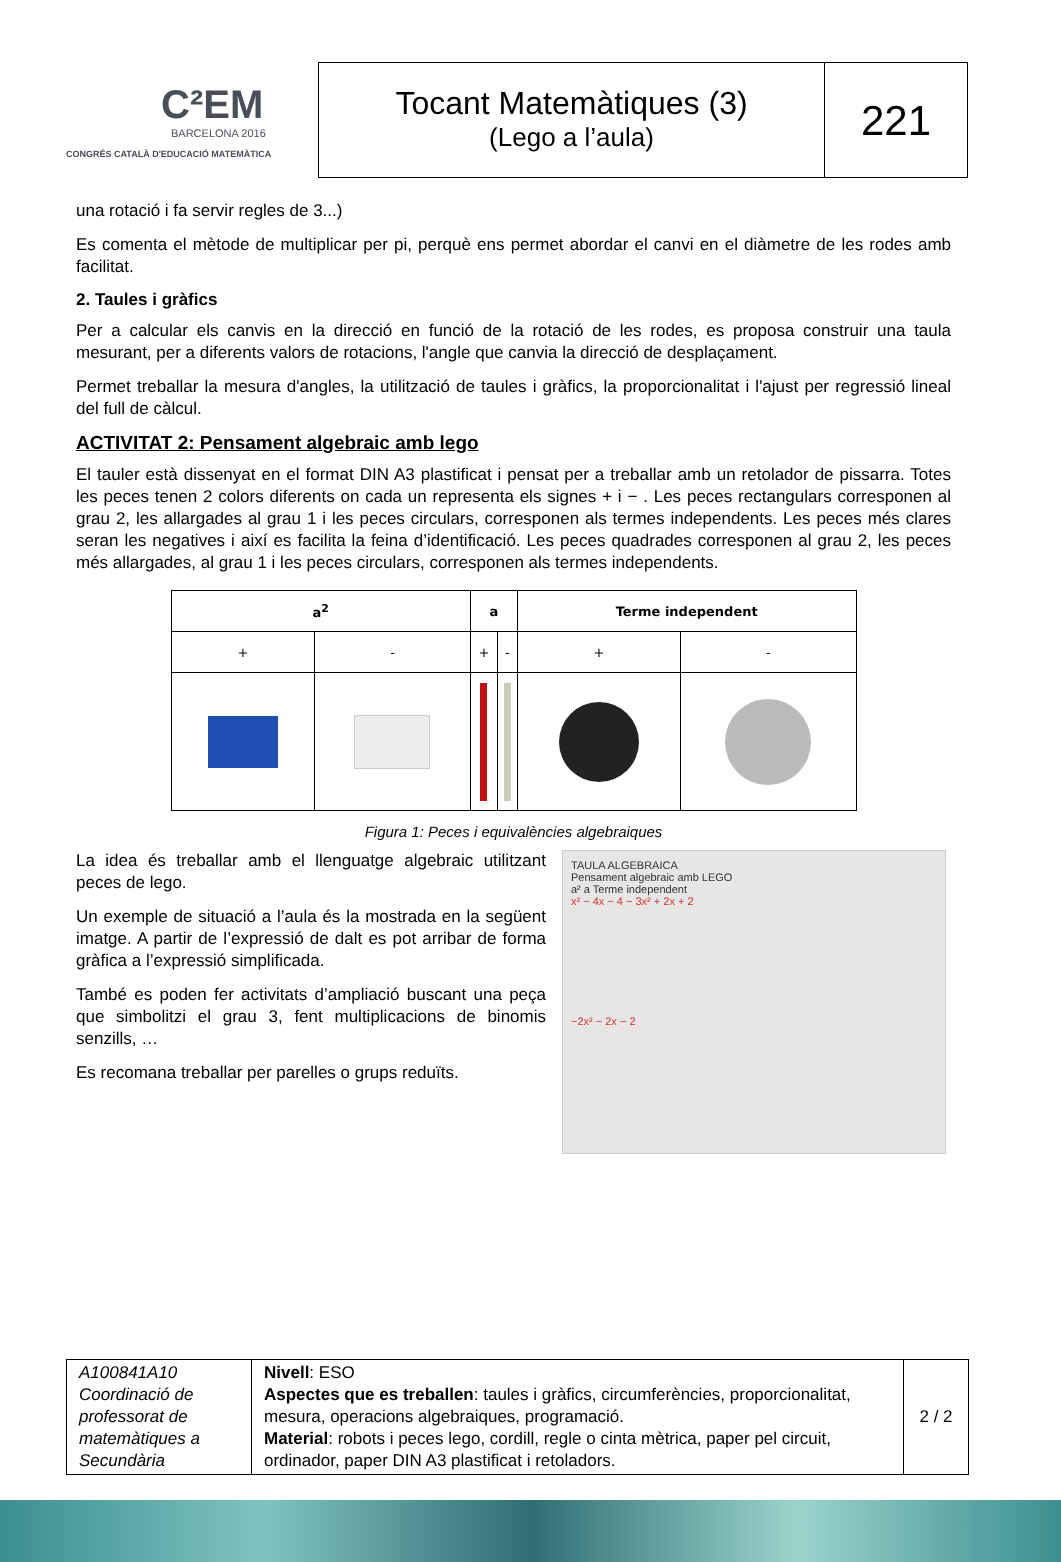C²EM
BARCELONA 2016
CONGRÉS CATALÀ D'EDUCACIÓ MATEMÀTICA
Tocant Matemàtiques (3)
(Lego a l’aula)
221
una rotació i fa servir regles de 3...)
Es comenta el mètode de multiplicar per pi, perquè ens permet abordar el canvi en el diàmetre de les rodes amb facilitat.
2. Taules i gràfics
Per a calcular els canvis en la direcció en funció de la rotació de les rodes, es proposa construir una taula mesurant, per a diferents valors de rotacions, l'angle que canvia la direcció de desplaçament.
Permet treballar la mesura d'angles, la utilització de taules i gràfics, la proporcionalitat i l'ajust per regressió lineal del full de càlcul.
ACTIVITAT 2: Pensament algebraic amb lego
El tauler està dissenyat en el format DIN A3 plastificat i pensat per a treballar amb un retolador de pissarra. Totes les peces tenen 2 colors diferents on cada un representa els signes + i − . Les peces rectangulars corresponen al grau 2, les allargades al grau 1 i les peces circulars, corresponen als termes independents. Les peces més clares seran les negatives i així es facilita la feina d’identificació. Les peces quadrades corresponen al grau 2, les peces més allargades, al grau 1 i les peces circulars, corresponen als termes independents.
| a<sup>2</sup> | | a | | Terme independent | |
| --- | --- | --- | --- | --- | --- |
| + | - | + | - | + | - |
Figura 1: Peces i equivalències algebraiques
La idea és treballar amb el llenguatge algebraic utilitzant peces de lego.
Un exemple de situació a l’aula és la mostrada en la següent imatge. A partir de l’expressió de dalt es pot arribar de forma gràfica a l’expressió simplificada.
També es poden fer activitats d’ampliació buscant una peça que simbolitzi el grau 3, fent multiplicacions de binomis senzills, …
Es recomana treballar per parelles o grups reduïts.
TAULA ALGEBRAICA
Pensament algebraic amb LEGO
a² a Terme independent
x² − 4x − 4 − 3x² + 2x + 2
−2x² − 2x − 2
| A100841A10 Coordinació de professorat de matemàtiques a Secundària | Nivell : ESO Aspectes que es treballen : taules i gràfics, circumferències, proporcionalitat, mesura, operacions algebraiques, programació. Material : robots i peces lego, cordill, regle o cinta mètrica, paper pel circuit, ordinador, paper DIN A3 plastificat i retoladors. | 2 / 2 |